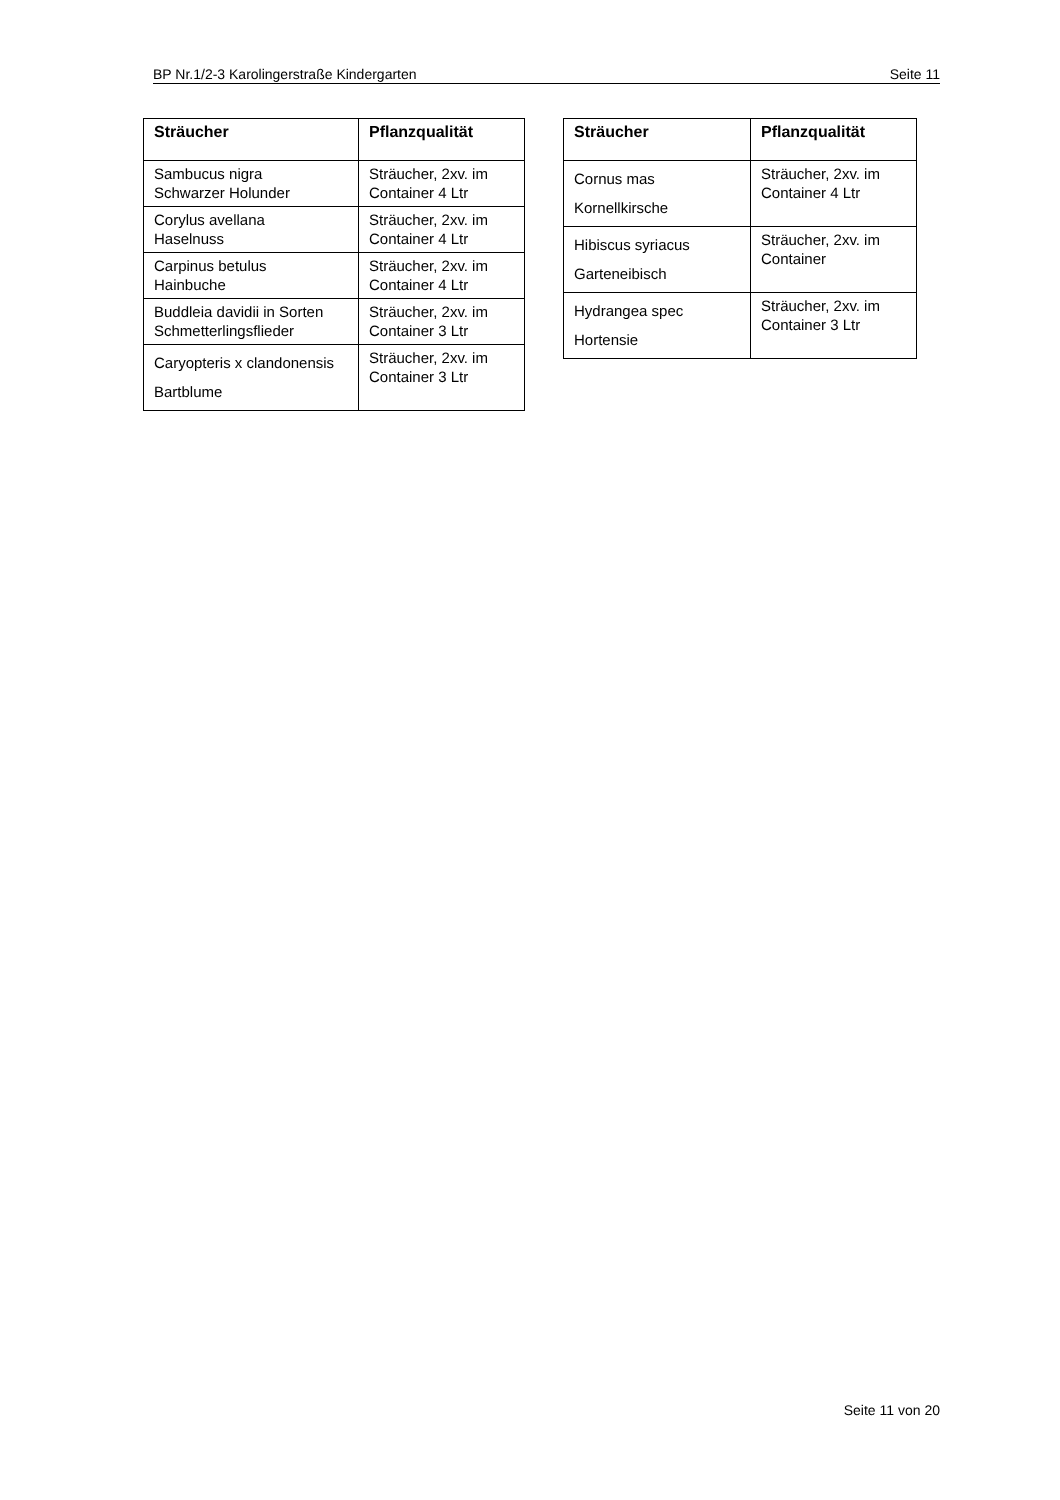BP Nr.1/2-3 Karolingerstraße Kindergarten Seite 11
| Sträucher | Pflanzqualität |
| --- | --- |
| Sambucus nigra Schwarzer Holunder | Sträucher, 2xv. im Container 4 Ltr |
| Corylus avellana Haselnuss | Sträucher, 2xv. im Container 4 Ltr |
| Carpinus betulus Hainbuche | Sträucher, 2xv. im Container 4 Ltr |
| Buddleia davidii in Sorten Schmetterlingsflieder | Sträucher, 2xv. im Container 3 Ltr |
| Caryopteris x clandonensis Bartblume | Sträucher, 2xv. im Container 3 Ltr |
| Sträucher | Pflanzqualität |
| --- | --- |
| Cornus mas Kornellkirsche | Sträucher, 2xv. im Container 4 Ltr |
| Hibiscus syriacus Garteneibisch | Sträucher, 2xv. im Container |
| Hydrangea spec Hortensie | Sträucher, 2xv. im Container 3 Ltr |
Seite 11 von 20